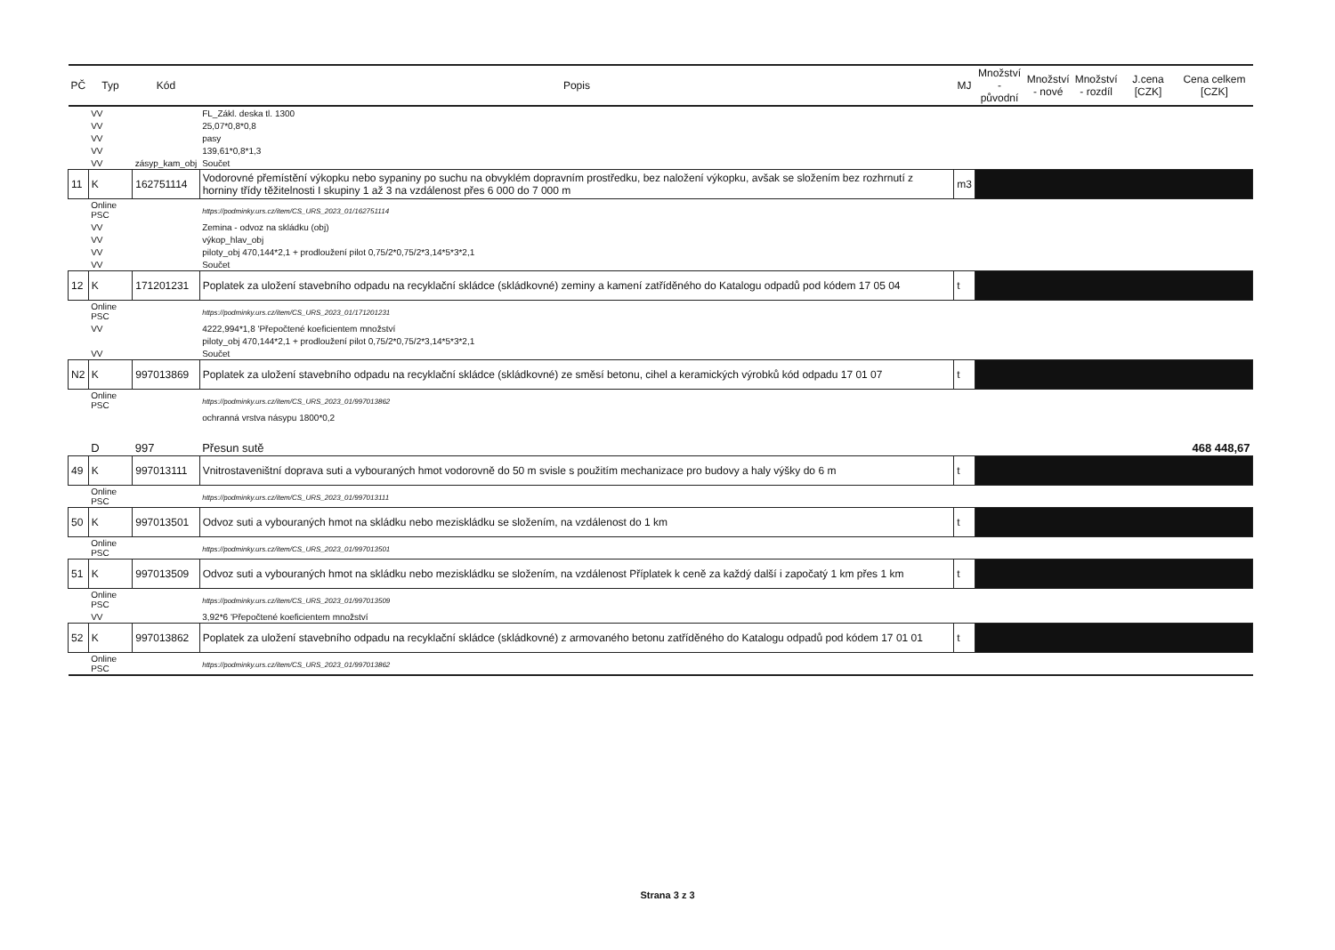| PČ | Typ | Kód | Popis | MJ | Množství - původní | Množství - nové | Množství - rozdíl | J.cena [CZK] | Cena celkem [CZK] |
| --- | --- | --- | --- | --- | --- | --- | --- | --- | --- |
| | VV | | FL_Zákl. deska tl. 1300 | | | | | | |
| | VV | | 25,07*0,8*0,8 | | | | | | |
| | VV | | pasy | | | | | | |
| | VV | | 139,61*0,8*1,3 | | | | | | |
| | VV | zásyp_kam_obj | Součet | | | | | | |
| 11 | K | 162751114 | Vodorovné přemístění výkopku nebo sypaniny po suchu na obvyklém dopravním prostředku, bez naložení výkopku, avšak se složením bez rozhrnutí z horniny třídy těžitelnosti I skupiny 1 až 3 na vzdálenost přes 6 000 do 7 000 m | m3 | | | | | |
| | Online PSC | | https://podminky.urs.cz/item/CS_URS_2023_01/162751114 | | | | | | |
| | VV | | Zemina - odvoz na skládku (obj) | | | | | | |
| | VV | | výkop_hlav_obj | | | | | | |
| | VV | | piloty_obj 470,144*2,1 + prodloužení pilot 0,75/2*0,75/2*3,14*5*3*2,1 | | | | | | |
| | VV | | Součet | | | | | | |
| 12 | K | 171201231 | Poplatek za uložení stavebního odpadu na recyklační skládce (skládkovné) zeminy a kamení zatříděného do Katalogu odpadů pod kódem 17 05 04 | t | | | | | |
| | Online PSC | | https://podminky.urs.cz/item/CS_URS_2023_01/171201231 | | | | | | |
| | VV | | 4222,994*1,8 'Přepočtené koeficientem množství | | | | | | |
| | | | piloty_obj 470,144*2,1 + prodloužení pilot 0,75/2*0,75/2*3,14*5*3*2,1 | | | | | | |
| | VV | | Součet | | | | | | |
| N2 | K | 997013869 | Poplatek za uložení stavebního odpadu na recyklační skládce (skládkovné) ze směsí betonu, cihel a keramických výrobků kód odpadu 17 01 07 | t | | | | | |
| | Online PSC | | https://podminky.urs.cz/item/CS_URS_2023_01/997013862 | | | | | | |
| | | | ochranná vrstva násypu 1800*0,2 | | | | | | |
| | D | 997 | Přesun sutě | | | | | | 468 448,67 |
| 49 | K | 997013111 | Vnitrostaveništní doprava suti a vybouraných hmot vodorovně do 50 m svisle s použitím mechanizace pro budovy a haly výšky do 6 m | t | | | | | |
| | Online PSC | | https://podminky.urs.cz/item/CS_URS_2023_01/997013111 | | | | | | |
| 50 | K | 997013501 | Odvoz suti a vybouraných hmot na skládku nebo meziskládku se složením, na vzdálenost do 1 km | t | | | | | |
| | Online PSC | | https://podminky.urs.cz/item/CS_URS_2023_01/997013501 | | | | | | |
| 51 | K | 997013509 | Odvoz suti a vybouraných hmot na skládku nebo meziskládku se složením, na vzdálenost Příplatek k ceně za každý další i započatý 1 km přes 1 km | t | | | | | |
| | Online PSC | | https://podminky.urs.cz/item/CS_URS_2023_01/997013509 | | | | | | |
| | VV | | 3,92*6 'Přepočtené koeficientem množství | | | | | | |
| 52 | K | 997013862 | Poplatek za uložení stavebního odpadu na recyklační skládce (skládkovné) z armovaného betonu zatříděného do Katalogu odpadů pod kódem 17 01 01 | t | | | | | |
| | Online PSC | | https://podminky.urs.cz/item/CS_URS_2023_01/997013862 | | | | | | |
Strana 3 z 3